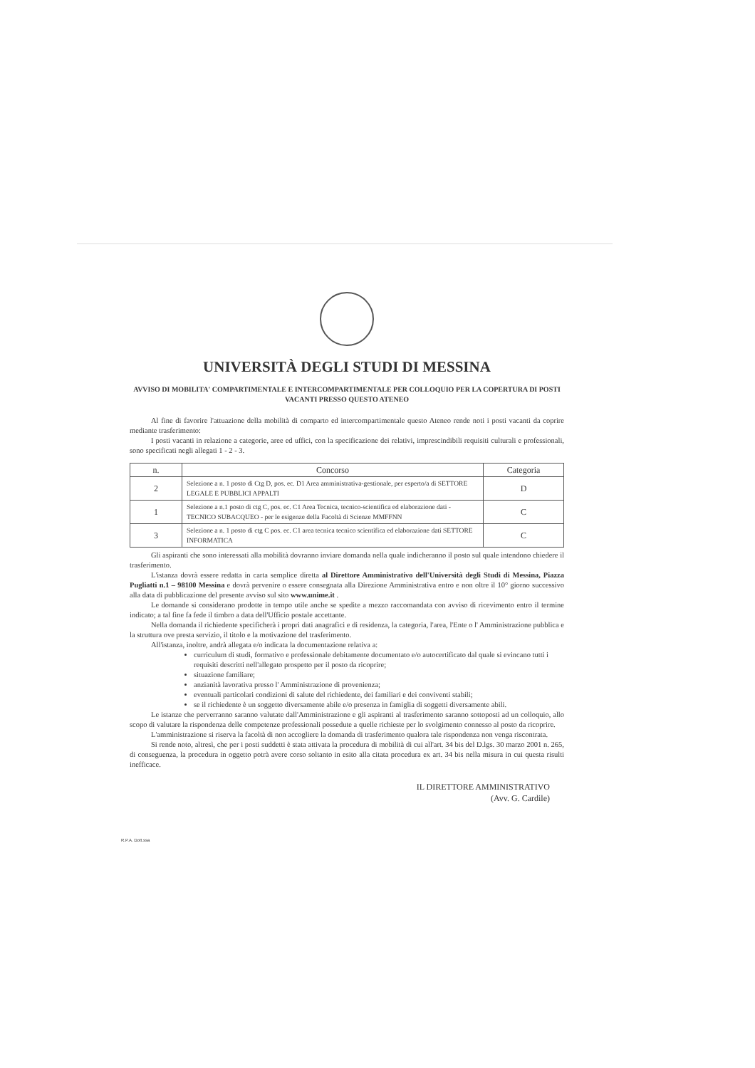UNIVERSITÀ DEGLI STUDI DI MESSINA
AVVISO DI MOBILITA' COMPARTIMENTALE E INTERCOMPARTIMENTALE PER COLLOQUIO PER LA COPERTURA DI POSTI VACANTI PRESSO QUESTO ATENEO
Al fine di favorire l'attuazione della mobilità di comparto ed intercompartimentale questo Ateneo rende noti i posti vacanti da coprire mediante trasferimento:
I posti vacanti in relazione a categorie, aree ed uffici, con la specificazione dei relativi, imprescindibili requisiti culturali e professionali, sono specificati negli allegati 1 - 2 - 3.
| n. | Concorso | Categoria |
| --- | --- | --- |
| 2 | Selezione a n. 1 posto di Ctg D, pos. ec. D1 Area amministrativa-gestionale, per esperto/a di SETTORE LEGALE E PUBBLICI APPALTI | D |
| 1 | Selezione a n.1 posto di ctg C, pos. ec. C1 Area Tecnica, tecnico-scientifica ed elaborazione dati - TECNICO SUBACQUEO - per le esigenze della Facoltà di Scienze MMFFNN | C |
| 3 | Selezione a n. 1 posto di ctg C pos. ec. C1 area tecnica tecnico scientifica ed elaborazione dati SETTORE INFORMATICA | C |
Gli aspiranti che sono interessati alla mobilità dovranno inviare domanda nella quale indicheranno il posto sul quale intendono chiedere il trasferimento.
L'istanza dovrà essere redatta in carta semplice diretta al Direttore Amministrativo dell'Università degli Studi di Messina, Piazza Pugliatti n.1 – 98100 Messina e dovrà pervenire o essere consegnata alla Direzione Amministrativa entro e non oltre il 10° giorno successivo alla data di pubblicazione del presente avviso sul sito www.unime.it .
Le domande si considerano prodotte in tempo utile anche se spedite a mezzo raccomandata con avviso di ricevimento entro il termine indicato; a tal fine fa fede il timbro a data dell'Ufficio postale accettante.
Nella domanda il richiedente specificherà i propri dati anagrafici e di residenza, la categoria, l'area, l'Ente o l' Amministrazione pubblica e la struttura ove presta servizio, il titolo e la motivazione del trasferimento.
All'istanza, inoltre, andrà allegata e/o indicata la documentazione relativa a:
curriculum di studi, formativo e professionale debitamente documentato e/o autocertificato dal quale si evincano tutti i requisiti descritti nell'allegato prospetto per il posto da ricoprire;
situazione familiare;
anzianità lavorativa presso l' Amministrazione di provenienza;
eventuali particolari condizioni di salute del richiedente, dei familiari e dei conviventi stabili;
se il richiedente è un soggetto diversamente abile e/o presenza in famiglia di soggetti diversamente abili.
Le istanze che perverranno saranno valutate dall'Amministrazione e gli aspiranti al trasferimento saranno sottoposti ad un colloquio, allo scopo di valutare la rispondenza delle competenze professionali possedute a quelle richieste per lo svolgimento connesso al posto da ricoprire.
L'amministrazione si riserva la facoltà di non accogliere la domanda di trasferimento qualora tale rispondenza non venga riscontrata.
Si rende noto, altresì, che per i posti suddetti è stata attivata la procedura di mobilità di cui all'art. 34 bis del D.lgs. 30 marzo 2001 n. 265, di conseguenza, la procedura in oggetto potrà avere corso soltanto in esito alla citata procedura ex art. 34 bis nella misura in cui questa risulti inefficace.
IL DIRETTORE AMMINISTRATIVO
(Avv. G. Cardile)
R.P.A. Dott.ssa